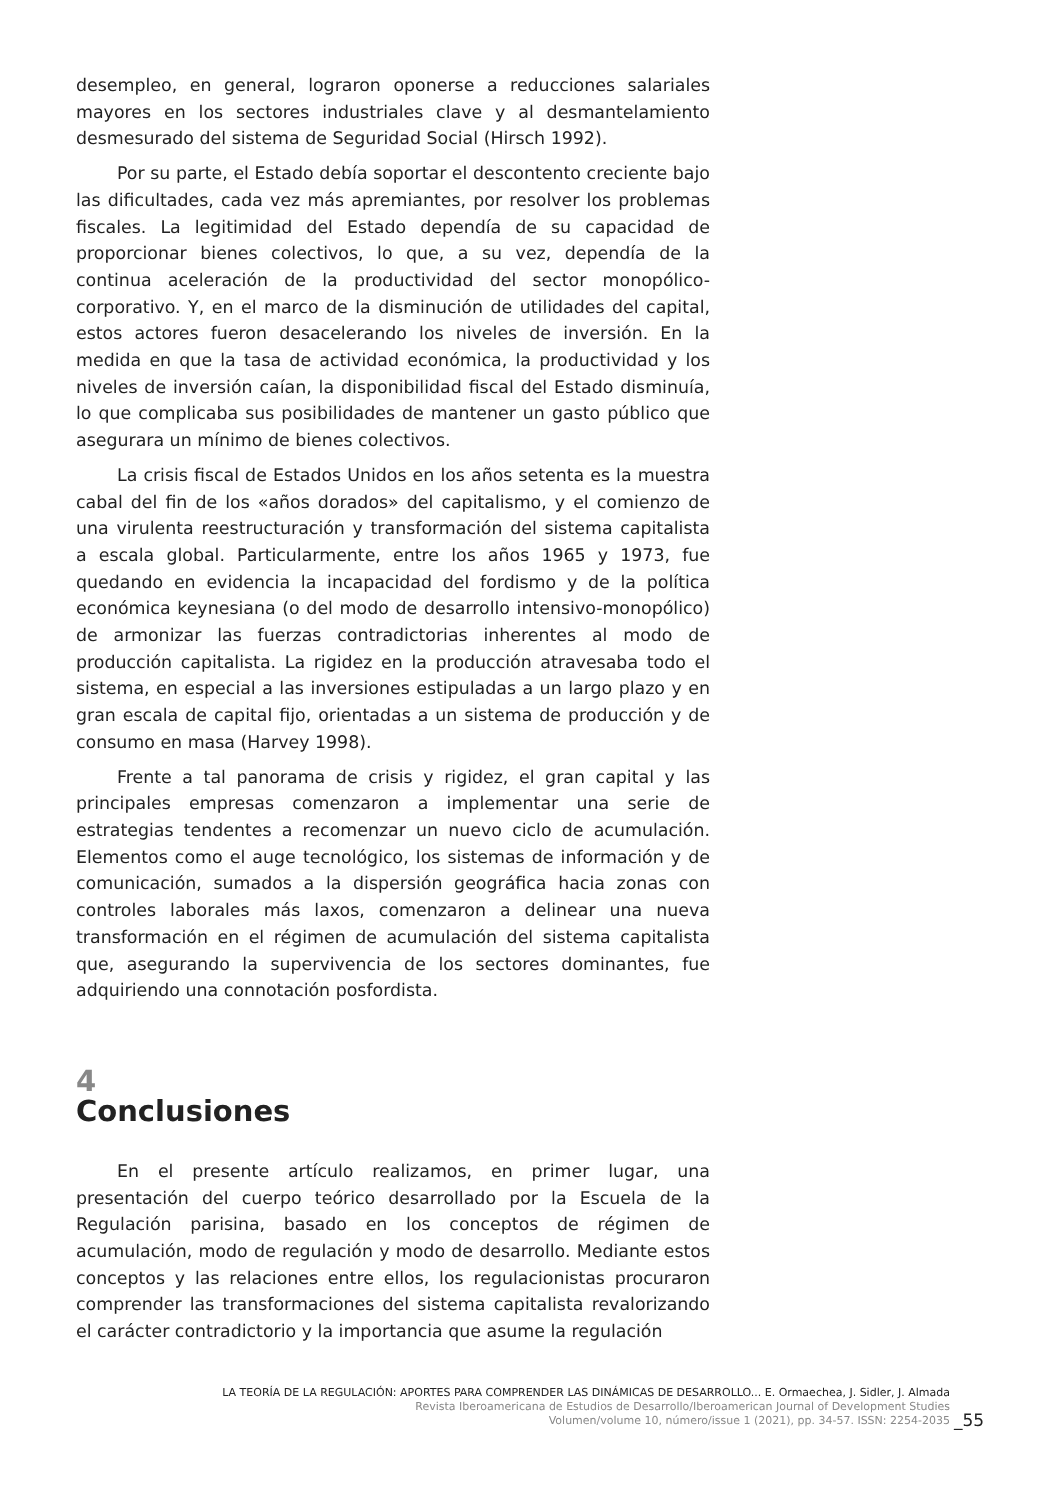desempleo, en general, lograron oponerse a reducciones salariales mayores en los sectores industriales clave y al desmantelamiento desmesurado del sistema de Seguridad Social (Hirsch 1992).
Por su parte, el Estado debía soportar el descontento creciente bajo las dificultades, cada vez más apremiantes, por resolver los problemas fiscales. La legitimidad del Estado dependía de su capacidad de proporcionar bienes colectivos, lo que, a su vez, dependía de la continua aceleración de la productividad del sector monopólico-corporativo. Y, en el marco de la disminución de utilidades del capital, estos actores fueron desacelerando los niveles de inversión. En la medida en que la tasa de actividad económica, la productividad y los niveles de inversión caían, la disponibilidad fiscal del Estado disminuía, lo que complicaba sus posibilidades de mantener un gasto público que asegurara un mínimo de bienes colectivos.
La crisis fiscal de Estados Unidos en los años setenta es la muestra cabal del fin de los «años dorados» del capitalismo, y el comienzo de una virulenta reestructuración y transformación del sistema capitalista a escala global. Particularmente, entre los años 1965 y 1973, fue quedando en evidencia la incapacidad del fordismo y de la política económica keynesiana (o del modo de desarrollo intensivo-monopólico) de armonizar las fuerzas contradictorias inherentes al modo de producción capitalista. La rigidez en la producción atravesaba todo el sistema, en especial a las inversiones estipuladas a un largo plazo y en gran escala de capital fijo, orientadas a un sistema de producción y de consumo en masa (Harvey 1998).
Frente a tal panorama de crisis y rigidez, el gran capital y las principales empresas comenzaron a implementar una serie de estrategias tendentes a recomenzar un nuevo ciclo de acumulación. Elementos como el auge tecnológico, los sistemas de información y de comunicación, sumados a la dispersión geográfica hacia zonas con controles laborales más laxos, comenzaron a delinear una nueva transformación en el régimen de acumulación del sistema capitalista que, asegurando la supervivencia de los sectores dominantes, fue adquiriendo una connotación posfordista.
4
Conclusiones
En el presente artículo realizamos, en primer lugar, una presentación del cuerpo teórico desarrollado por la Escuela de la Regulación parisina, basado en los conceptos de régimen de acumulación, modo de regulación y modo de desarrollo. Mediante estos conceptos y las relaciones entre ellos, los regulacionistas procuraron comprender las transformaciones del sistema capitalista revalorizando el carácter contradictorio y la importancia que asume la regulación
LA TEORÍA DE LA REGULACIÓN: APORTES PARA COMPRENDER LAS DINÁMICAS DE DESARROLLO... E. Ormaechea, J. Sidler, J. Almada
Revista Iberoamericana de Estudios de Desarrollo/Iberoamerican Journal of Development Studies
Volumen/volume 10, número/issue 1 (2021), pp. 34-57. ISSN: 2254-2035
_55